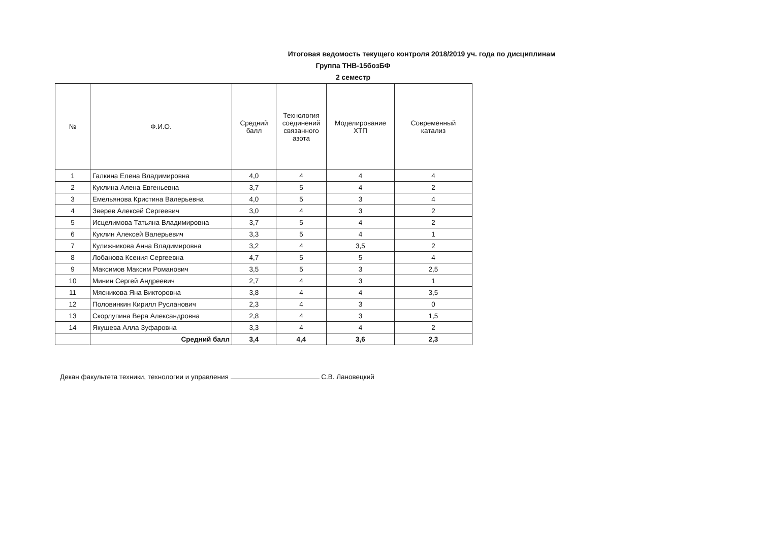Итоговая ведомость текущего контроля 2018/2019 уч. года по дисциплинам
Группа ТНВ-15бозБФ
2 семестр
| № | Ф.И.О. | Средний балл | Технология соединений связанного азота | Моделирование ХТП | Современный катализ |
| --- | --- | --- | --- | --- | --- |
| 1 | Галкина Елена Владимировна | 4,0 | 4 | 4 | 4 |
| 2 | Куклина Алена Евгеньевна | 3,7 | 5 | 4 | 2 |
| 3 | Емельянова Кристина Валерьевна | 4,0 | 5 | 3 | 4 |
| 4 | Зверев Алексей Сергеевич | 3,0 | 4 | 3 | 2 |
| 5 | Исцелимова Татьяна Владимировна | 3,7 | 5 | 4 | 2 |
| 6 | Куклин Алексей Валерьевич | 3,3 | 5 | 4 | 1 |
| 7 | Кулижникова Анна Владимировна | 3,2 | 4 | 3,5 | 2 |
| 8 | Лобанова Ксения Сергеевна | 4,7 | 5 | 5 | 4 |
| 9 | Максимов Максим Романович | 3,5 | 5 | 3 | 2,5 |
| 10 | Минин Сергей Андреевич | 2,7 | 4 | 3 | 1 |
| 11 | Мясникова Яна Викторовна | 3,8 | 4 | 4 | 3,5 |
| 12 | Половинкин Кирилл Русланович | 2,3 | 4 | 3 | 0 |
| 13 | Скорлупина Вера Александровна | 2,8 | 4 | 3 | 1,5 |
| 14 | Якушева Алла Зуфаровна | 3,3 | 4 | 4 | 2 |
| | Средний балл | 3,4 | 4,4 | 3,6 | 2,3 |
Декан факультета техники, технологии и управления С.В. Лановецкий